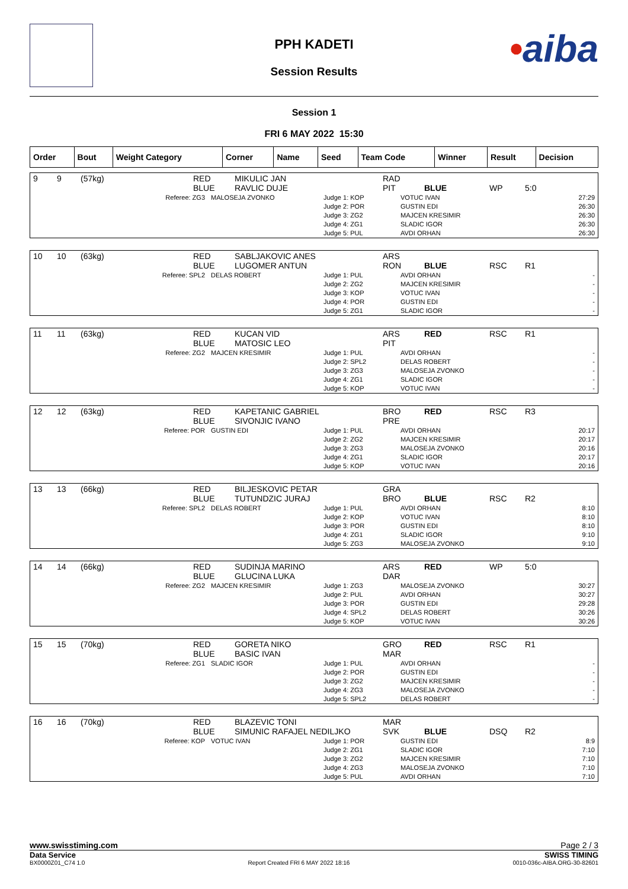•aiba
PPH KADETI
Session Results
Session 1
FRI 6 MAY 2022 15:30
| Order | Bout | Weight Category | Corner | Name | Seed | Team Code | Winner | Result | Decision |
| 9 | 9 | (57kg) | RED BLUE | MIKULIC JAN RAVLIC DUJE | RAD PIT | BLUE | WP | 5:0 |
| Referee: ZG3 | MALOSEJA ZVONKO | Judge 1: KOP Judge 2: POR Judge 3: ZG2 Judge 4: ZG1 Judge 5: PUL | VOTUC IVAN GUSTIN EDI MAJCEN KRESIMIR SLADIC IGOR AVDI ORHAN | 27:29 26:30 26:30 26:30 26:30 |
| 10 | 10 | (63kg) | RED BLUE | SABLJAKOVIC ANES LUGOMER ANTUN | ARS RON | BLUE | RSC | R1 |
| Referee: SPL2 | DELAS ROBERT | Judge 1: PUL Judge 2: ZG2 Judge 3: KOP Judge 4: POR Judge 5: ZG1 | AVDI ORHAN MAJCEN KRESIMIR VOTUC IVAN GUSTIN EDI SLADIC IGOR | - - - - - |
| 11 | 11 | (63kg) | RED BLUE | KUCAN VID MATOSIC LEO | ARS PIT | RED | RSC | R1 |
| Referee: ZG2 | MAJCEN KRESIMIR | Judge 1: PUL Judge 2: SPL2 Judge 3: ZG3 Judge 4: ZG1 Judge 5: KOP | AVDI ORHAN DELAS ROBERT MALOSEJA ZVONKO SLADIC IGOR VOTUC IVAN | - - - - - |
| 12 | 12 | (63kg) | RED BLUE | KAPETANIC GABRIEL SIVONJIC IVANO | BRO PRE | RED | RSC | R3 |
| Referee: POR | GUSTIN EDI | Judge 1: PUL Judge 2: ZG2 Judge 3: ZG3 Judge 4: ZG1 Judge 5: KOP | AVDI ORHAN MAJCEN KRESIMIR MALOSEJA ZVONKO SLADIC IGOR VOTUC IVAN | 20:17 20:17 20:16 20:17 20:16 |
| 13 | 13 | (66kg) | RED BLUE | BILJESKOVIC PETAR TUTUNDZIC JURAJ | GRA BRO | BLUE | RSC | R2 |
| Referee: SPL2 | DELAS ROBERT | Judge 1: PUL Judge 2: KOP Judge 3: POR Judge 4: ZG1 Judge 5: ZG3 | AVDI ORHAN VOTUC IVAN GUSTIN EDI SLADIC IGOR MALOSEJA ZVONKO | 8:10 8:10 8:10 9:10 9:10 |
| 14 | 14 | (66kg) | RED BLUE | SUDINJA MARINO GLUCINA LUKA | ARS DAR | RED | WP | 5:0 |
| Referee: ZG2 | MAJCEN KRESIMIR | Judge 1: ZG3 Judge 2: PUL Judge 3: POR Judge 4: SPL2 Judge 5: KOP | MALOSEJA ZVONKO AVDI ORHAN GUSTIN EDI DELAS ROBERT VOTUC IVAN | 30:27 30:27 29:28 30:26 30:26 |
| 15 | 15 | (70kg) | RED BLUE | GORETA NIKO BASIC IVAN | GRO MAR | RED | RSC | R1 |
| Referee: ZG1 | SLADIC IGOR | Judge 1: PUL Judge 2: POR Judge 3: ZG2 Judge 4: ZG3 Judge 5: SPL2 | AVDI ORHAN GUSTIN EDI MAJCEN KRESIMIR MALOSEJA ZVONKO DELAS ROBERT | - - - - - |
| 16 | 16 | (70kg) | RED BLUE | BLAZEVIC TONI SIMUNIC RAFAJEL NEDILJKO | MAR SVK | BLUE | DSQ | R2 |
| Referee: KOP | VOTUC IVAN | Judge 1: POR Judge 2: ZG1 Judge 3: ZG2 Judge 4: ZG3 Judge 5: PUL | GUSTIN EDI SLADIC IGOR MAJCEN KRESIMIR MALOSEJA ZVONKO AVDI ORHAN | 8:9 7:10 7:10 7:10 7:10 |
www.swisstiming.com Page 2 / 3
Data Service SWISS TIMING
BX0000Z01_C74 1.0 Report Created FRI 6 MAY 2022 18:16 0010-036c-AIBA.ORG-30-82601